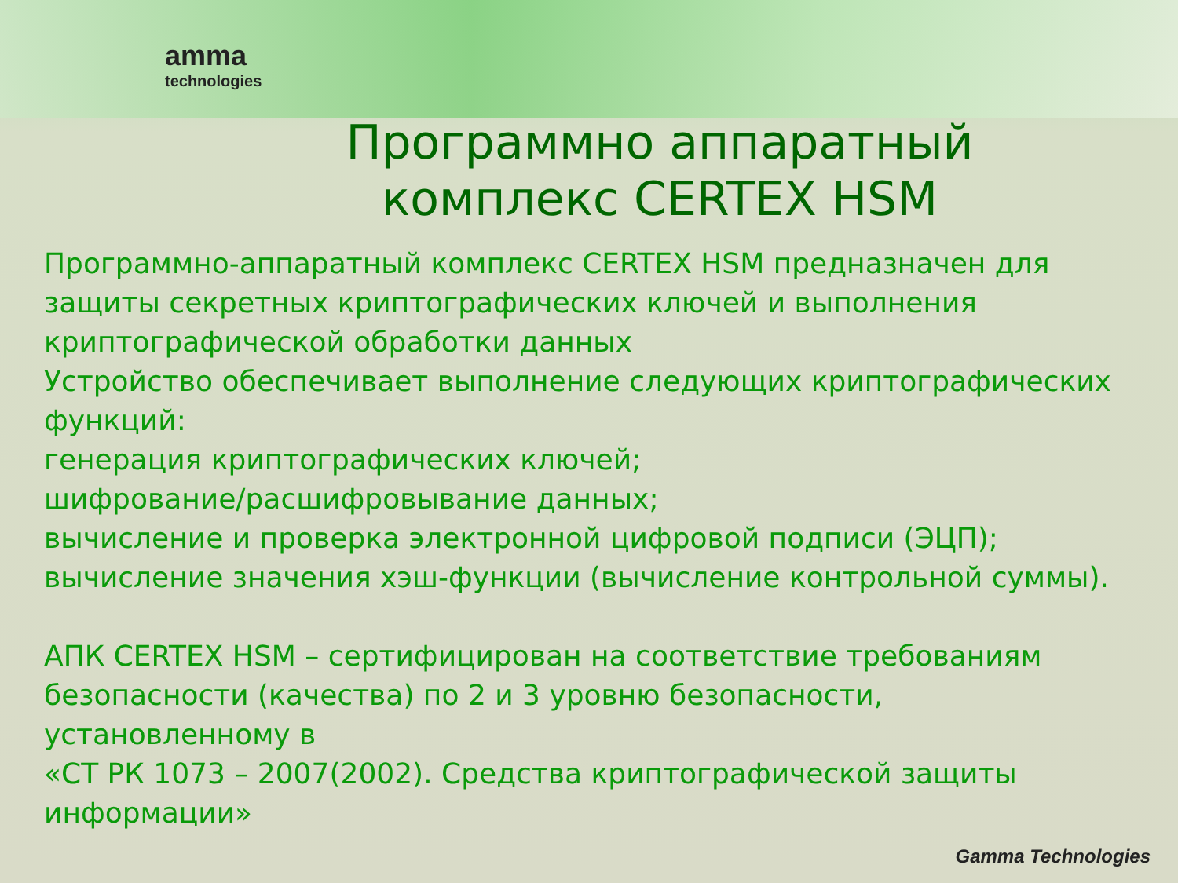amma
technologies
Программно аппаратный комплекс CERTEX HSM
Программно-аппаратный комплекс CERTEX HSM предназначен для защиты секретных криптографических ключей и выполнения криптографической обработки данных
Устройство обеспечивает выполнение следующих криптографических функций:
генерация криптографических ключей;
шифрование/расшифровывание данных;
вычисление и проверка электронной цифровой подписи (ЭЦП);
вычисление значения хэш-функции (вычисление контрольной суммы).
АПК CERTEX HSM – сертифицирован на соответствие требованиям безопасности (качества) по 2 и 3 уровню безопасности, установленному в
«СТ РК 1073 – 2007(2002). Средства криптографической защиты информации»
Gamma Technologies